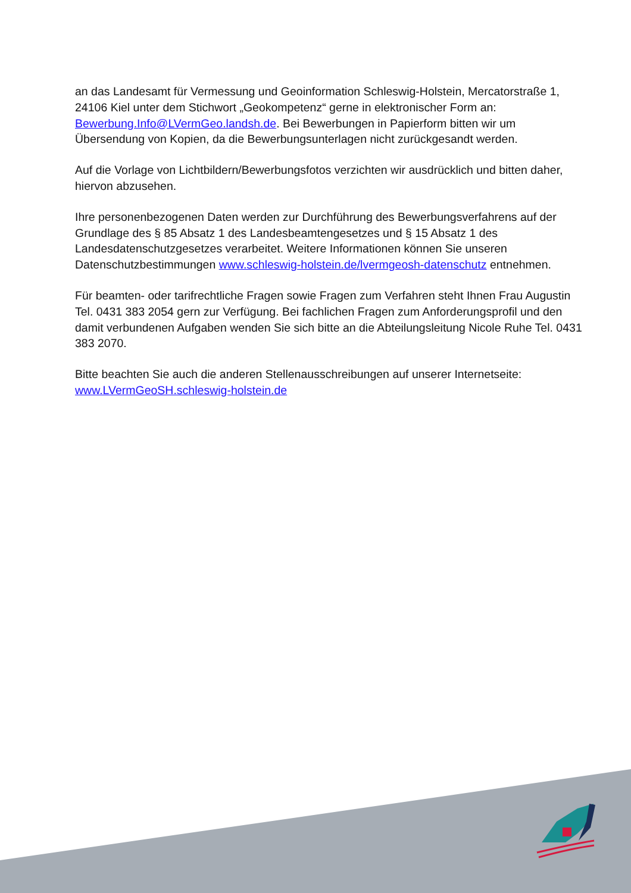an das Landesamt für Vermessung und Geoinformation Schleswig-Holstein, Mercatorstraße 1, 24106 Kiel unter dem Stichwort „Geokompetenz“ gerne in elektronischer Form an: Bewerbung.Info@LVermGeo.landsh.de. Bei Bewerbungen in Papierform bitten wir um Übersendung von Kopien, da die Bewerbungsunterlagen nicht zurückgesandt werden.
Auf die Vorlage von Lichtbildern/Bewerbungsfotos verzichten wir ausdrücklich und bitten daher, hiervon abzusehen.
Ihre personenbezogenen Daten werden zur Durchführung des Bewerbungsverfahrens auf der Grundlage des § 85 Absatz 1 des Landesbeamtengesetzes und § 15 Absatz 1 des Landesdatenschutzgesetzes verarbeitet. Weitere Informationen können Sie unseren Datenschutzbestimmungen www.schleswig-holstein.de/lvermgeosh-datenschutz entnehmen.
Für beamten- oder tarifrechtliche Fragen sowie Fragen zum Verfahren steht Ihnen Frau Augustin Tel. 0431 383 2054 gern zur Verfügung. Bei fachlichen Fragen zum Anforderungsprofil und den damit verbundenen Aufgaben wenden Sie sich bitte an die Abteilungsleitung Nicole Ruhe Tel. 0431 383 2070.
Bitte beachten Sie auch die anderen Stellenausschreibungen auf unserer Internetseite: www.LVermGeoSH.schleswig-holstein.de